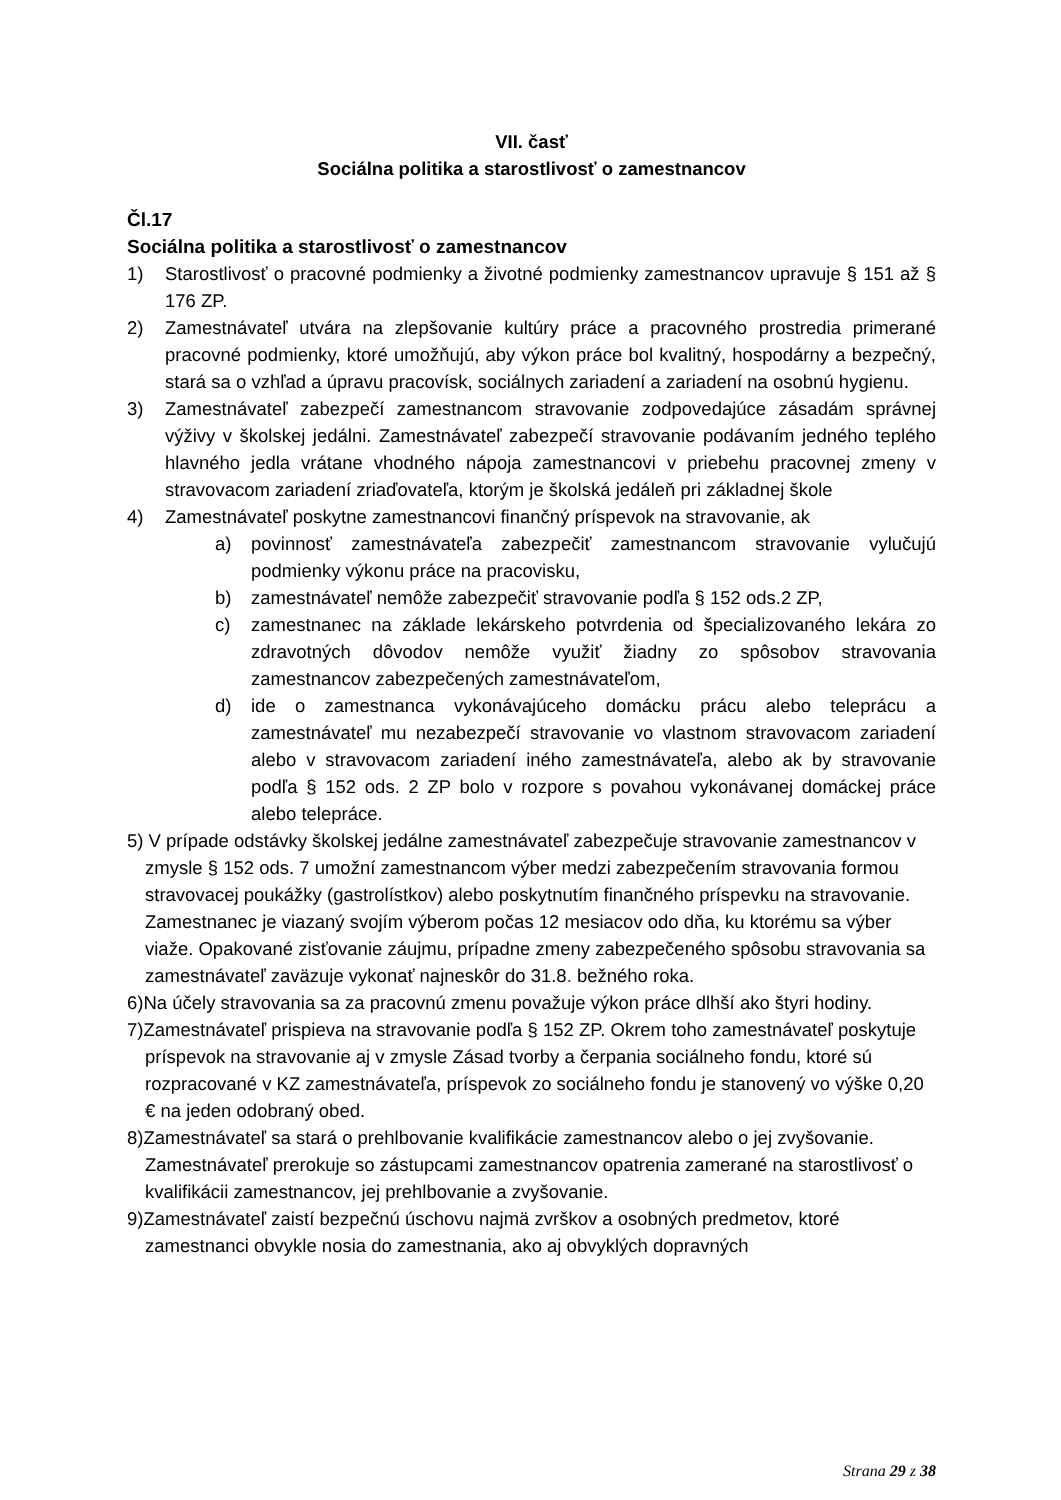VII. časť
Sociálna politika a starostlivosť o zamestnancov
Čl.17
Sociálna politika a starostlivosť o zamestnancov
1) Starostlivosť o pracovné podmienky a životné podmienky zamestnancov upravuje § 151 až § 176 ZP.
2) Zamestnávateľ utvára na zlepšovanie kultúry práce a pracovného prostredia primerané pracovné podmienky, ktoré umožňujú, aby výkon práce bol kvalitný, hospodárny a bezpečný, stará sa o vzhľad a úpravu pracovísk, sociálnych zariadení a zariadení na osobnú hygienu.
3) Zamestnávateľ zabezpečí zamestnancom stravovanie zodpovedajúce zásadám správnej výživy v školskej jedálni. Zamestnávateľ zabezpečí stravovanie podávaním jedného teplého hlavného jedla vrátane vhodného nápoja zamestnancovi v priebehu pracovnej zmeny v stravovacom zariadení zriaďovateľa, ktorým je školská jedáleň pri základnej škole
4) Zamestnávateľ poskytne zamestnancovi finančný príspevok na stravovanie, ak
a) povinnosť zamestnávateľa zabezpečiť zamestnancom stravovanie vylučujú podmienky výkonu práce na pracovisku,
b) zamestnávateľ nemôže zabezpečiť stravovanie podľa § 152 ods.2 ZP,
c) zamestnanec na základe lekárskeho potvrdenia od špecializovaného lekára zo zdravotných dôvodov nemôže využiť žiadny zo spôsobov stravovania zamestnancov zabezpečených zamestnávateľom,
d) ide o zamestnanca vykonávajúceho domácku prácu alebo teleprácu a zamestnávateľ mu nezabezpečí stravovanie vo vlastnom stravovacom zariadení alebo v stravovacom zariadení iného zamestnávateľa, alebo ak by stravovanie podľa § 152 ods. 2 ZP bolo v rozpore s povahou vykonávanej domáckej práce alebo telepráce.
5) V prípade odstávky školskej jedálne zamestnávateľ zabezpečuje stravovanie zamestnancov v zmysle § 152 ods. 7 umožní zamestnancom výber medzi zabezpečením stravovania formou stravovacej poukážky (gastrolístkov) alebo poskytnutím finančného príspevku na stravovanie. Zamestnanec je viazaný svojím výberom počas 12 mesiacov odo dňa, ku ktorému sa výber viaže. Opakované zisťovanie záujmu, prípadne zmeny zabezpečeného spôsobu stravovania sa zamestnávateľ zaväzuje vykonať najneskôr do 31.8. bežného roka.
6)Na účely stravovania sa za pracovnú zmenu považuje výkon práce dlhší ako štyri hodiny.
7)Zamestnávateľ prispieva na stravovanie podľa § 152 ZP. Okrem toho zamestnávateľ poskytuje príspevok na stravovanie aj v zmysle Zásad tvorby a čerpania sociálneho fondu, ktoré sú rozpracované v KZ zamestnávateľa, príspevok zo sociálneho fondu je stanovený vo výške 0,20 € na jeden odobraný obed.
8)Zamestnávateľ sa stará o prehlbovanie kvalifikácie zamestnancov alebo o jej zvyšovanie. Zamestnávateľ prerokuje so zástupcami zamestnancov opatrenia zamerané na starostlivosť o kvalifikácii zamestnancov, jej prehlbovanie a zvyšovanie.
9)Zamestnávateľ zaistí bezpečnú úschovu najmä zvrškov a osobných predmetov, ktoré zamestnanci obvykle nosia do zamestnania, ako aj obvyklých dopravných
Strana 29 z 38